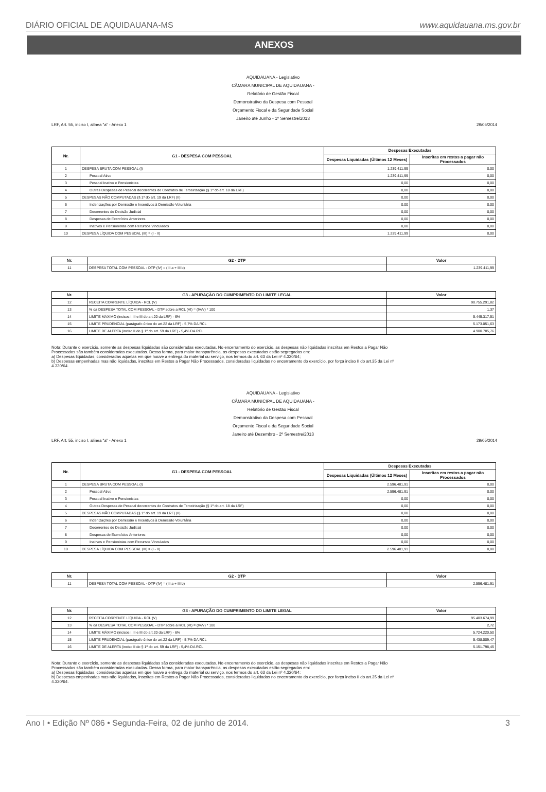DIÁRIO OFICIAL DE AQUIDAUANA-MS www.aquidauana.ms.gov.br
ANEXOS
AQUIDAUANA - Legislativo
CÂMARA MUNICIPAL DE AQUIDAUANA -
Relatório de Gestão Fiscal
Demonstrativo da Despesa com Pessoal
Orçamento Fiscal e da Seguridade Social
Janeiro até Junho - 1º Semestre/2013
LRF, Art. 55, inciso I, alínea "a" - Anexo 1 29/05/2014
| Nr. | G1 - DESPESA COM PESSOAL | Despesas Executadas | |
| --- | --- | --- | --- |
| | | Despesas Liquidadas (Últimos 12 Meses) | Inscritas em restos a pagar não Processados |
| 1 | DESPESA BRUTA COM PESSOAL (I) | 1.239.411,99 | 0,00 |
| 2 | Pessoal Ativo | 1.239.411,99 | 0,00 |
| 3 | Pessoal Inativo e Pensionistas | 0,00 | 0,00 |
| 4 | Outras Despesas de Pessoal decorrentes de Contratos de Terceirização (§ 1º do art. 18 da LRF) | 0,00 | 0,00 |
| 5 | DESPESAS NÃO COMPUTADAS (§ 1º do art. 19 da LRF) (II) | 0,00 | 0,00 |
| 6 | Indenizações por Demissão e Incentivos à Demissão Voluntária | 0,00 | 0,00 |
| 7 | Decorrentes de Decisão Judicial | 0,00 | 0,00 |
| 8 | Despesas de Exercícios Anteriores | 0,00 | 0,00 |
| 9 | Inativos e Pensionistas com Recursos Vinculados | 0,00 | 0,00 |
| 10 | DESPESA LÍQUIDA COM PESSOAL (III) = (I - II) | 1.239.411,99 | 0,00 |
| Nr. | G2 - DTP | Valor |
| --- | --- | --- |
| 11 | DESPESA TOTAL COM PESSOAL - DTP (IV) = (III a + III b) | 1.239.411,99 |
| Nr. | G3 - APURAÇÃO DO CUMPRIMENTO DO LIMITE LEGAL | Valor |
| --- | --- | --- |
| 12 | RECEITA CORRENTE LÍQUIDA - RCL (V) | 90.755.291,82 |
| 13 | % da DESPESA TOTAL COM PESSOAL - DTP sobre a RCL (VI) = (IV/V) * 100 | 1,37 |
| 14 | LIMITE MÁXIMO (incisos I, II e III do art.20 da LRF) - 6% | 5.445.317,51 |
| 15 | LIMITE PRUDENCIAL (parágrafo único do art.22 da LRF) - 5,7% DA RCL | 5.173.051,63 |
| 16 | LIMITE DE ALERTA (inciso II do § 1º do art. 59 da LRF) - 5,4% DA RCL | 4.900.785,76 |
Nota: Durante o exercício, somente as despesas liquidadas são consideradas executadas. No encerramento do exercício, as despesas não liquidadas inscritas em Restos a Pagar Não Processados são também consideradas executadas. Dessa forma, para maior transparência, as despesas executadas estão segregadas em:
a) Despesas liquidadas, consideradas aquelas em que houve a entrega do material ou serviço, nos termos do art. 63 da Lei nº 4.320/64;
b) Despesas empenhadas mas não liquidadas, inscritas em Restos a Pagar Não Processados, consideradas liquidadas no encerramento do exercício, por força inciso II do art.35 da Lei nº 4.320/64.
AQUIDAUANA - Legislativo
CÂMARA MUNICIPAL DE AQUIDAUANA -
Relatório de Gestão Fiscal
Demonstrativo da Despesa com Pessoal
Orçamento Fiscal e da Seguridade Social
Janeiro até Dezembro - 2º Semestre/2013
LRF, Art. 55, inciso I, alínea "a" - Anexo 1 29/05/2014
| Nr. | G1 - DESPESA COM PESSOAL | Despesas Executadas | |
| --- | --- | --- | --- |
| | | Despesas Liquidadas (Últimos 12 Meses) | Inscritas em restos a pagar não Processados |
| 1 | DESPESA BRUTA COM PESSOAL (I) | 2.596.481,91 | 0,00 |
| 2 | Pessoal Ativo | 2.596.481,91 | 0,00 |
| 3 | Pessoal Inativo e Pensionistas | 0,00 | 0,00 |
| 4 | Outras Despesas de Pessoal decorrentes de Contratos de Terceirização (§ 1º do art. 18 da LRF) | 0,00 | 0,00 |
| 5 | DESPESAS NÃO COMPUTADAS (§ 1º do art. 19 da LRF) (II) | 0,00 | 0,00 |
| 6 | Indenizações por Demissão e Incentivos à Demissão Voluntária | 0,00 | 0,00 |
| 7 | Decorrentes de Decisão Judicial | 0,00 | 0,00 |
| 8 | Despesas de Exercícios Anteriores | 0,00 | 0,00 |
| 9 | Inativos e Pensionistas com Recursos Vinculados | 0,00 | 0,00 |
| 10 | DESPESA LÍQUIDA COM PESSOAL (III) = (I - II) | 2.596.481,91 | 0,00 |
| Nr. | G2 - DTP | Valor |
| --- | --- | --- |
| 11 | DESPESA TOTAL COM PESSOAL - DTP (IV) = (III a + III b) | 2.596.481,91 |
| Nr. | G3 - APURAÇÃO DO CUMPRIMENTO DO LIMITE LEGAL | Valor |
| --- | --- | --- |
| 12 | RECEITA CORRENTE LÍQUIDA - RCL (V) | 95.403.674,99 |
| 13 | % da DESPESA TOTAL COM PESSOAL - DTP sobre a RCL (VI) = (IV/V) * 100 | 2,72 |
| 14 | LIMITE MÁXIMO (incisos I, II e III do art.20 da LRF) - 6% | 5.724.220,50 |
| 15 | LIMITE PRUDENCIAL (parágrafo único do art.22 da LRF) - 5,7% DA RCL | 5.438.009,47 |
| 16 | LIMITE DE ALERTA (inciso II do § 1º do art. 59 da LRF) - 5,4% DA RCL | 5.151.798,45 |
Nota: Durante o exercício, somente as despesas liquidadas são consideradas executadas. No encerramento do exercício, as despesas não liquidadas inscritas em Restos a Pagar Não Processados são também consideradas executadas. Dessa forma, para maior transparência, as despesas executadas estão segregadas em:
a) Despesas liquidadas, consideradas aquelas em que houve a entrega do material ou serviço, nos termos do art. 63 da Lei nº 4.320/64;
b) Despesas empenhadas mas não liquidadas, inscritas em Restos a Pagar Não Processados, consideradas liquidadas no encerramento do exercício, por força inciso II do art.35 da Lei nº 4.320/64.
Ano I • Edição Nº 086 • Segunda-Feira, 02 de junho de 2014. 3